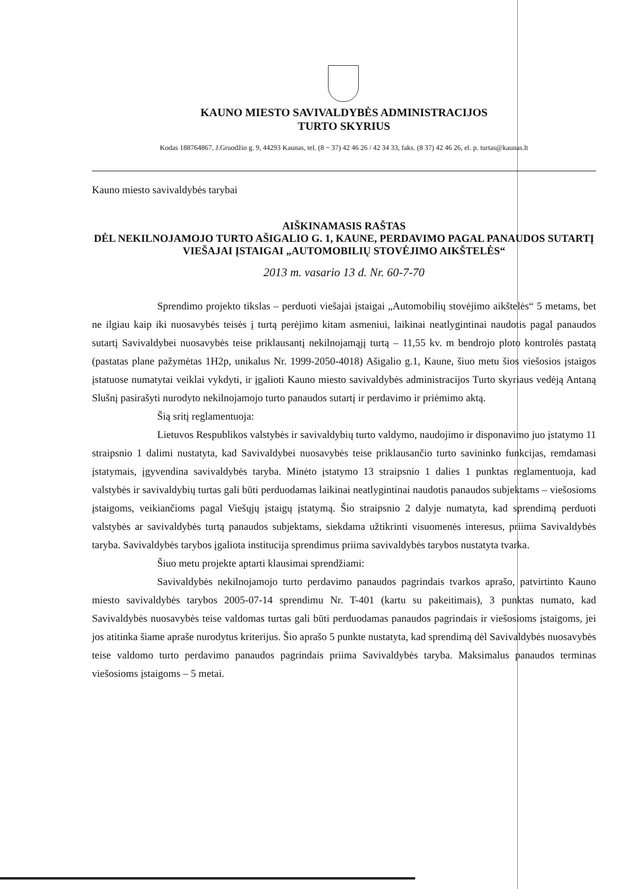KAUNO MIESTO SAVIVALDYBĖS ADMINISTRACIJOS
TURTO SKYRIUS
Kodas 188764867, J.Gruodžio g. 9, 44293 Kaunas, tel. (8 ~ 37) 42 46 26 / 42 34 33, faks. (8 37) 42 46 26, el. p. turtas@kaunas.lt
Kauno miesto savivaldybės tarybai
AIŠKINAMASIS RAŠTAS
DĖL NEKILNOJAMOJO TURTO AŠIGALIO G. 1, KAUNE, PERDAVIMO PAGAL PANAUDOS SUTARTĮ VIEŠAJAI ĮSTAIGAI „AUTOMOBILIŲ STOVĖJIMO AIKŠTELĖS“
2013 m. vasario 13 d. Nr. 60-7-70
Sprendimo projekto tikslas – perduoti viešajai įstaigai „Automobilių stovėjimo aikštelės“ 5 metams, bet ne ilgiau kaip iki nuosavybės teisės į turtą perėjimo kitam asmeniui, laikinai neatlygintinai naudotis pagal panaudos sutartį Savivaldybei nuosavybės teise priklausantį nekilnojamąjį turtą – 11,55 kv. m bendrojo ploto kontrolės pastatą (pastatas plane pažymėtas 1H2p, unikalus Nr. 1999-2050-4018) Ašigalio g.1, Kaune, šiuo metu šios viešosios įstaigos įstatuose numatytai veiklai vykdyti, ir įgalioti Kauno miesto savivaldybės administracijos Turto skyriaus vedėją Antaną Slušnį pasirašyti nurodyto nekilnojamojo turto panaudos sutartį ir perdavimo ir priėmimo aktą.
Šią sritį reglamentuoja:
Lietuvos Respublikos valstybės ir savivaldybių turto valdymo, naudojimo ir disponavimo juo įstatymo 11 straipsnio 1 dalimi nustatyta, kad Savivaldybei nuosavybės teise priklausančio turto savininko funkcijas, remdamasi įstatymais, įgyvendina savivaldybės taryba. Minėto įstatymo 13 straipsnio 1 dalies 1 punktas reglamentuoja, kad valstybės ir savivaldybių turtas gali būti perduodamas laikinai neatlygintinai naudotis panaudos subjektams – viešosioms įstaigoms, veikiančioms pagal Viešųjų įstaigų įstatymą. Šio straipsnio 2 dalyje numatyta, kad sprendimą perduoti valstybės ar savivaldybės turtą panaudos subjektams, siekdama užtikrinti visuomenės interesus, priima Savivaldybės taryba. Savivaldybės tarybos įgaliota institucija sprendimus priima savivaldybės tarybos nustatyta tvarka.
Šiuo metu projekte aptarti klausimai sprendžiami:
Savivaldybės nekilnojamojo turto perdavimo panaudos pagrindais tvarkos aprašo, patvirtinto Kauno miesto savivaldybės tarybos 2005-07-14 sprendimu Nr. T-401 (kartu su pakeitimais), 3 punktas numato, kad Savivaldybės nuosavybės teise valdomas turtas gali būti perduodamas panaudos pagrindais ir viešosioms įstaigoms, jei jos atitinka šiame apraše nurodytus kriterijus. Šio aprašo 5 punkte nustatyta, kad sprendimą dėl Savivaldybės nuosavybės teise valdomo turto perdavimo panaudos pagrindais priima Savivaldybės taryba. Maksimalus panaudos terminas viešosioms įstaigoms – 5 metai.